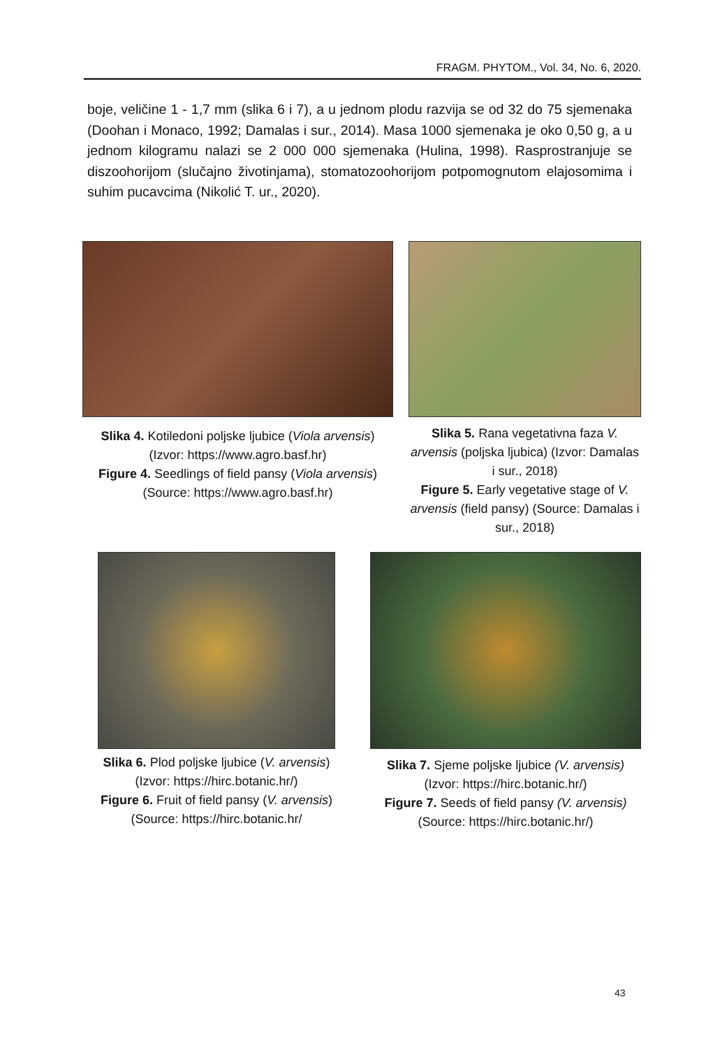FRAGM. PHYTOM., Vol. 34, No. 6, 2020.
boje, veličine 1 - 1,7 mm (slika 6 i 7), a u jednom plodu razvija se od 32 do 75 sjemenaka (Doohan i Monaco, 1992; Damalas i sur., 2014). Masa 1000 sjemenaka je oko 0,50 g, a u jednom kilogramu nalazi se 2 000 000 sjemenaka (Hulina, 1998). Rasprostranjuje se diszoohorijom (slučajno životinjama), stomatozoohorijom potpomognutom elajosomima i suhim pucavcima (Nikolić T. ur., 2020).
Slika 4. Kotiledoni poljske ljubice (Viola arvensis) (Izvor: https://www.agro.basf.hr)
Figure 4. Seedlings of field pansy (Viola arvensis) (Source: https://www.agro.basf.hr)
Slika 5. Rana vegetativna faza V. arvensis (poljska ljubica) (Izvor: Damalas i sur., 2018)
Figure 5. Early vegetative stage of V. arvensis (field pansy) (Source: Damalas i sur., 2018)
Slika 6. Plod poljske ljubice (V. arvensis) (Izvor: https://hirc.botanic.hr/)
Figure 6. Fruit of field pansy (V. arvensis) (Source: https://hirc.botanic.hr/
Slika 7. Sjeme poljske ljubice (V. arvensis) (Izvor: https://hirc.botanic.hr/)
Figure 7. Seeds of field pansy (V. arvensis) (Source: https://hirc.botanic.hr/)
43